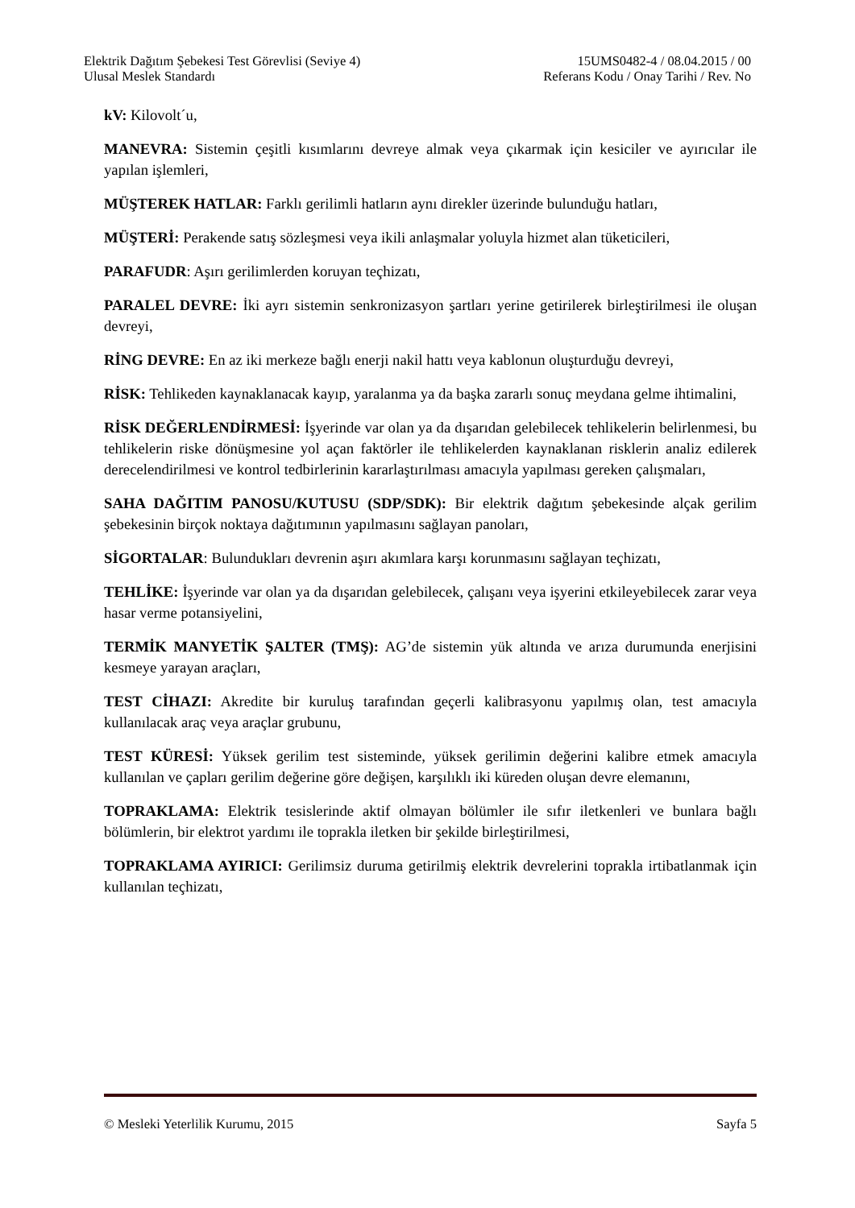Elektrik Dağıtım Şebekesi Test Görevlisi (Seviye 4) 15UMS0482-4 / 08.04.2015 / 00
Ulusal Meslek Standardı Referans Kodu / Onay Tarihi / Rev. No
kV: Kilovolt´u,
MANEVRA: Sistemin çeşitli kısımlarını devreye almak veya çıkarmak için kesiciler ve ayırıcılar ile yapılan işlemleri,
MÜŞTEREK HATLAR: Farklı gerilimli hatların aynı direkler üzerinde bulunduğu hatları,
MÜŞTERİ: Perakende satış sözleşmesi veya ikili anlaşmalar yoluyla hizmet alan tüketicileri,
PARAFUDR: Aşırı gerilimlerden koruyan teçhizatı,
PARALEL DEVRE: İki ayrı sistemin senkronizasyon şartları yerine getirilerek birleştirilmesi ile oluşan devreyi,
RİNG DEVRE: En az iki merkeze bağlı enerji nakil hattı veya kablonun oluşturduğu devreyi,
RİSK: Tehlikeden kaynaklanacak kayıp, yaralanma ya da başka zararlı sonuç meydana gelme ihtimalini,
RİSK DEĞERLENDİRMESİ: İşyerinde var olan ya da dışarıdan gelebilecek tehlikelerin belirlenmesi, bu tehlikelerin riske dönüşmesine yol açan faktörler ile tehlikelerden kaynaklanan risklerin analiz edilerek derecelendirilmesi ve kontrol tedbirlerinin kararlaştırılması amacıyla yapılması gereken çalışmaları,
SAHA DAĞITIM PANOSU/KUTUSU (SDP/SDK): Bir elektrik dağıtım şebekesinde alçak gerilim şebekesinin birçok noktaya dağıtımının yapılmasını sağlayan panoları,
SİGORTALAR: Bulundukları devrenin aşırı akımlara karşı korunmasını sağlayan teçhizatı,
TEHLİKE: İşyerinde var olan ya da dışarıdan gelebilecek, çalışanı veya işyerini etkileyebilecek zarar veya hasar verme potansiyelini,
TERMİK MANYETİK ŞALTER (TMŞ): AG’de sistemin yük altında ve arıza durumunda enerjisini kesmeye yarayan araçları,
TEST CİHAZI: Akredite bir kuruluş tarafından geçerli kalibrasyonu yapılmış olan, test amacıyla kullanılacak araç veya araçlar grubunu,
TEST KÜRESİ: Yüksek gerilim test sisteminde, yüksek gerilimin değerini kalibre etmek amacıyla kullanılan ve çapları gerilim değerine göre değişen, karşılıklı iki küreden oluşan devre elemanını,
TOPRAKLAMA: Elektrik tesislerinde aktif olmayan bölümler ile sıfır iletkenleri ve bunlara bağlı bölümlerin, bir elektrot yardımı ile toprakla iletken bir şekilde birleştirilmesi,
TOPRAKLAMA AYIRICI: Gerilimsiz duruma getirilmiş elektrik devrelerini toprakla irtibatlanmak için kullanılan teçhizatı,
© Mesleki Yeterlilik Kurumu, 2015 Sayfa 5